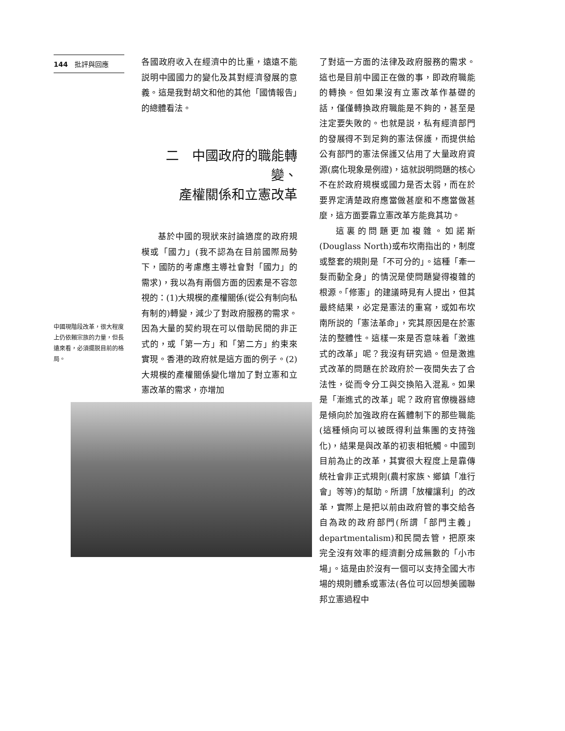144 批評與回應
中國現階段改革，很大程度上仍依賴宗族的力量，但長遠來看，必須擺脱目前的格局。
各國政府收入在經濟中的比重，遠遠不能説明中國國力的變化及其對經濟發展的意義。這是我對胡文和他的其他「國情報告」的總體看法。
二　中國政府的職能轉變、
產權關係和立憲改革
基於中國的現狀來討論適度的政府規模或「國力」(我不認為在目前國際局勢下，國防的考慮應主導社會對「國力」的需求)，我以為有兩個方面的因素是不容忽視的：(1)大規模的產權關係(從公有制向私有制的)轉變，減少了對政府服務的需求。因為大量的契約現在可以借助民間的非正式的，或「第一方」和「第二方」約束來實現。香港的政府就是這方面的例子。(2)大規模的產權關係變化增加了對立憲和立憲改革的需求，亦增加
了對這一方面的法律及政府服務的需求。這也是目前中國正在做的事，即政府職能的轉換。但如果沒有立憲改革作基礎的話，僅僅轉換政府職能是不夠的，甚至是注定要失敗的。也就是説，私有經濟部門的發展得不到足夠的憲法保護，而提供給公有部門的憲法保護又佔用了大量政府資源(腐化現象是例證)，這就説明問題的核心不在於政府規模或國力是否太弱，而在於要界定清楚政府應當做甚麼和不應當做甚麼，這方面要靠立憲改革方能竟其功。
這裏的問題更加複雜。如諾斯(Douglass North)或布坎南指出的，制度或整套的規則是「不可分的」。這種「牽一髮而動全身」的情況是使問題變得複雜的根源。「修憲」的建議時見有人提出，但其最終結果，必定是憲法的重寫，或如布坎南所説的「憲法革命」，究其原因是在於憲法的整體性。這樣一來是否意味着「激進式的改革」呢？我沒有研究過。但是激進式改革的問題在於政府於一夜間失去了合法性，從而令分工與交換陷入混亂。如果是「漸進式的改革」呢？政府官僚機器總是傾向於加強政府在舊體制下的那些職能(這種傾向可以被既得利益集團的支持強化)，結果是與改革的初衷相牴觸。中國到目前為止的改革，其實很大程度上是靠傳統社會非正式規則(農村家族、鄉鎮「准行會」等等)的幫助。所謂「放權讓利」的改革，實際上是把以前由政府管的事交給各自為政的政府部門(所謂「部門主義」departmentalism)和民間去管，把原來完全沒有效率的經濟劃分成無數的「小市場」。這是由於沒有一個可以支持全國大市場的規則體系或憲法(各位可以回想美國聯邦立憲過程中